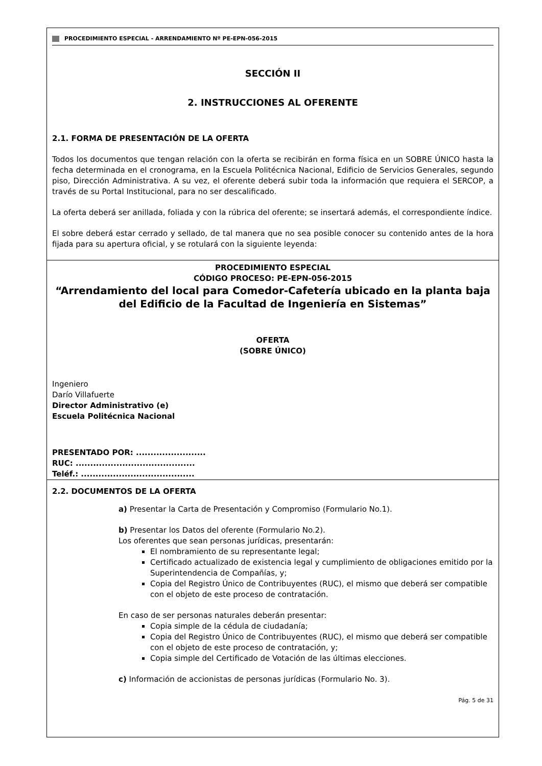PROCEDIMIENTO ESPECIAL - ARRENDAMIENTO Nº PE-EPN-056-2015
SECCIÓN II
2. INSTRUCCIONES AL OFERENTE
2.1. FORMA DE PRESENTACIÓN DE LA OFERTA
Todos los documentos que tengan relación con la oferta se recibirán en forma física en un SOBRE ÚNICO hasta la fecha determinada en el cronograma, en la Escuela Politécnica Nacional, Edificio de Servicios Generales, segundo piso, Dirección Administrativa. A su vez, el oferente deberá subir toda la información que requiera el SERCOP, a través de su Portal Institucional, para no ser descalificado.
La oferta deberá ser anillada, foliada y con la rúbrica del oferente; se insertará además, el correspondiente índice.
El sobre deberá estar cerrado y sellado, de tal manera que no sea posible conocer su contenido antes de la hora fijada para su apertura oficial, y se rotulará con la siguiente leyenda:
PROCEDIMIENTO ESPECIAL
CÓDIGO PROCESO: PE-EPN-056-2015
“Arrendamiento del local para Comedor-Cafetería ubicado en la planta baja del Edificio de la Facultad de Ingeniería en Sistemas”
OFERTA
(SOBRE ÚNICO)
Ingeniero
Darío Villafuerte
Director Administrativo (e)
Escuela Politécnica Nacional
PRESENTADO POR: ........................
RUC: .........................................
Teléf.: .......................................
2.2. DOCUMENTOS DE LA OFERTA
a) Presentar la Carta de Presentación y Compromiso (Formulario No.1).
b) Presentar los Datos del oferente (Formulario No.2).
Los oferentes que sean personas jurídicas, presentarán:
El nombramiento de su representante legal;
Certificado actualizado de existencia legal y cumplimiento de obligaciones emitido por la Superintendencia de Compañías, y;
Copia del Registro Único de Contribuyentes (RUC), el mismo que deberá ser compatible con el objeto de este proceso de contratación.
En caso de ser personas naturales deberán presentar:
Copia simple de la cédula de ciudadanía;
Copia del Registro Único de Contribuyentes (RUC), el mismo que deberá ser compatible con el objeto de este proceso de contratación, y;
Copia simple del Certificado de Votación de las últimas elecciones.
c) Información de accionistas de personas jurídicas (Formulario No. 3).
Pág. 5 de 31